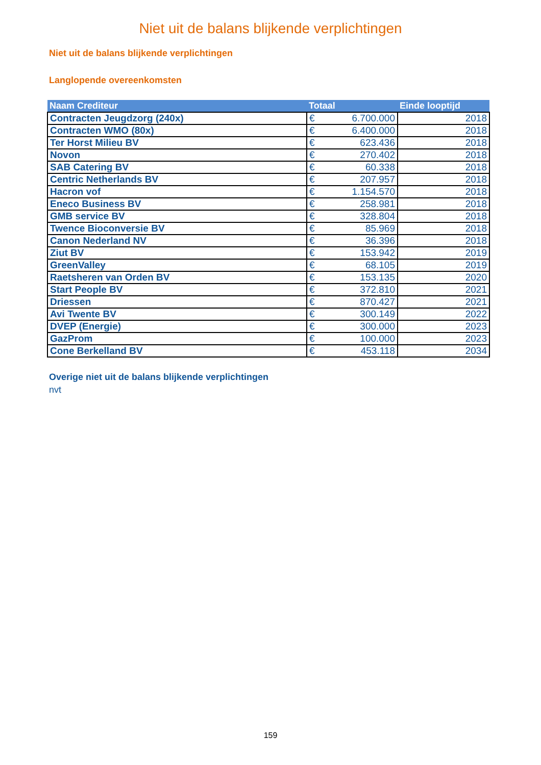Niet uit de balans blijkende verplichtingen
Niet uit de balans blijkende verplichtingen
Langlopende overeenkomsten
| Naam Crediteur | Totaal | | Einde looptijd |
| --- | --- | --- | --- |
| Contracten Jeugdzorg (240x) | € | 6.700.000 | 2018 |
| Contracten WMO (80x) | € | 6.400.000 | 2018 |
| Ter Horst Milieu BV | € | 623.436 | 2018 |
| Novon | € | 270.402 | 2018 |
| SAB Catering BV | € | 60.338 | 2018 |
| Centric Netherlands BV | € | 207.957 | 2018 |
| Hacron vof | € | 1.154.570 | 2018 |
| Eneco Business BV | € | 258.981 | 2018 |
| GMB service BV | € | 328.804 | 2018 |
| Twence Bioconversie BV | € | 85.969 | 2018 |
| Canon Nederland NV | € | 36.396 | 2018 |
| Ziut BV | € | 153.942 | 2019 |
| GreenValley | € | 68.105 | 2019 |
| Raetsheren van Orden BV | € | 153.135 | 2020 |
| Start People BV | € | 372.810 | 2021 |
| Driessen | € | 870.427 | 2021 |
| Avi Twente BV | € | 300.149 | 2022 |
| DVEP (Energie) | € | 300.000 | 2023 |
| GazProm | € | 100.000 | 2023 |
| Cone Berkelland BV | € | 453.118 | 2034 |
Overige niet uit de balans blijkende verplichtingen
nvt
159